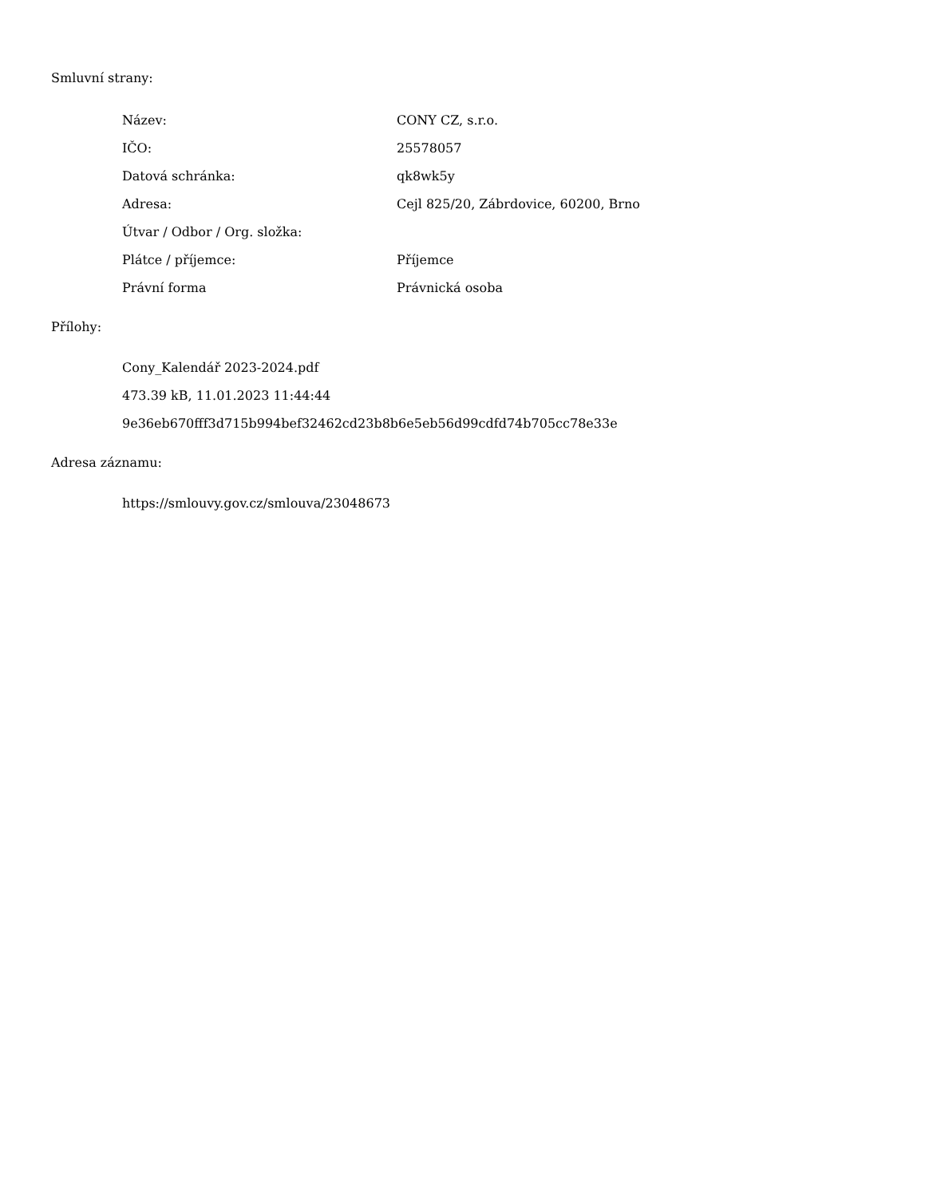Smluvní strany:
| Název: | CONY CZ, s.r.o. |
| IČO: | 25578057 |
| Datová schránka: | qk8wk5y |
| Adresa: | Cejl 825/20, Zábrdovice, 60200, Brno |
| Útvar / Odbor / Org. složka: | |
| Plátce / příjemce: | Příjemce |
| Právní forma | Právnická osoba |
Přílohy:
Cony_Kalendář 2023-2024.pdf
473.39 kB, 11.01.2023 11:44:44
9e36eb670fff3d715b994bef32462cd23b8b6e5eb56d99cdfd74b705cc78e33e
Adresa záznamu:
https://smlouvy.gov.cz/smlouva/23048673